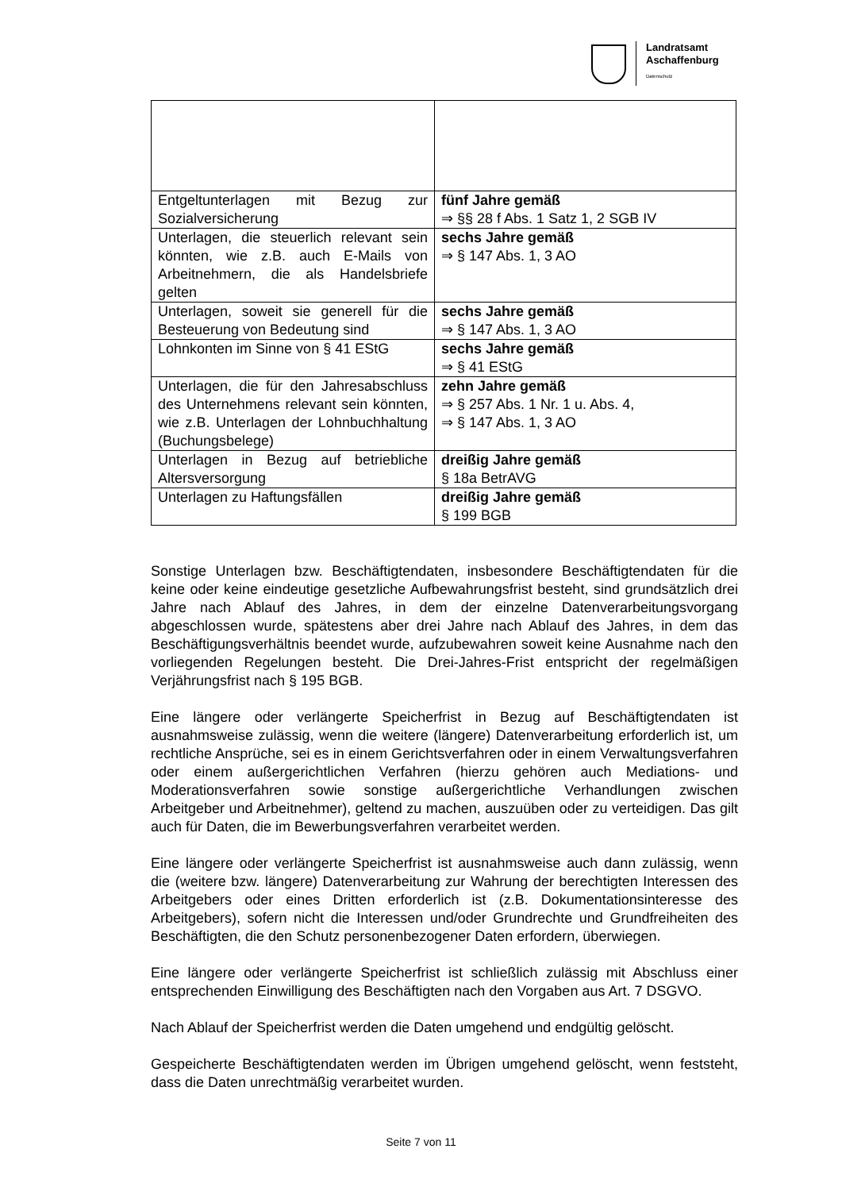Landratsamt
Aschaffenburg
Datenschutz
| Entgeltunterlagen mit Bezug zur Sozialversicherung | fünf Jahre gemäß ⇒ §§ 28 f Abs. 1 Satz 1, 2 SGB IV |
| Unterlagen, die steuerlich relevant sein könnten, wie z.B. auch E-Mails von Arbeitnehmern, die als Handelsbriefe gelten | sechs Jahre gemäß ⇒ § 147 Abs. 1, 3 AO |
| Unterlagen, soweit sie generell für die Besteuerung von Bedeutung sind | sechs Jahre gemäß ⇒ § 147 Abs. 1, 3 AO |
| Lohnkonten im Sinne von § 41 EStG | sechs Jahre gemäß ⇒ § 41 EStG |
| Unterlagen, die für den Jahresabschluss des Unternehmens relevant sein könnten, wie z.B. Unterlagen der Lohnbuchhaltung (Buchungsbelege) | zehn Jahre gemäß ⇒ § 257 Abs. 1 Nr. 1 u. Abs. 4, ⇒ § 147 Abs. 1, 3 AO |
| Unterlagen in Bezug auf betriebliche Altersversorgung | dreißig Jahre gemäß § 18a BetrAVG |
| Unterlagen zu Haftungsfällen | dreißig Jahre gemäß § 199 BGB |
Sonstige Unterlagen bzw. Beschäftigtendaten, insbesondere Beschäftigtendaten für die keine oder keine eindeutige gesetzliche Aufbewahrungsfrist besteht, sind grundsätzlich drei Jahre nach Ablauf des Jahres, in dem der einzelne Datenverarbeitungsvorgang abgeschlossen wurde, spätestens aber drei Jahre nach Ablauf des Jahres, in dem das Beschäftigungsverhältnis beendet wurde, aufzubewahren soweit keine Ausnahme nach den vorliegenden Regelungen besteht. Die Drei-Jahres-Frist entspricht der regelmäßigen Verjährungsfrist nach § 195 BGB.
Eine längere oder verlängerte Speicherfrist in Bezug auf Beschäftigtendaten ist ausnahmsweise zulässig, wenn die weitere (längere) Datenverarbeitung erforderlich ist, um rechtliche Ansprüche, sei es in einem Gerichtsverfahren oder in einem Verwaltungsverfahren oder einem außergerichtlichen Verfahren (hierzu gehören auch Mediations- und Moderationsverfahren sowie sonstige außergerichtliche Verhandlungen zwischen Arbeitgeber und Arbeitnehmer), geltend zu machen, auszuüben oder zu verteidigen. Das gilt auch für Daten, die im Bewerbungsverfahren verarbeitet werden.
Eine längere oder verlängerte Speicherfrist ist ausnahmsweise auch dann zulässig, wenn die (weitere bzw. längere) Datenverarbeitung zur Wahrung der berechtigten Interessen des Arbeitgebers oder eines Dritten erforderlich ist (z.B. Dokumentationsinteresse des Arbeitgebers), sofern nicht die Interessen und/oder Grundrechte und Grundfreiheiten des Beschäftigten, die den Schutz personenbezogener Daten erfordern, überwiegen.
Eine längere oder verlängerte Speicherfrist ist schließlich zulässig mit Abschluss einer entsprechenden Einwilligung des Beschäftigten nach den Vorgaben aus Art. 7 DSGVO.
Nach Ablauf der Speicherfrist werden die Daten umgehend und endgültig gelöscht.
Gespeicherte Beschäftigtendaten werden im Übrigen umgehend gelöscht, wenn feststeht, dass die Daten unrechtmäßig verarbeitet wurden.
Seite 7 von 11